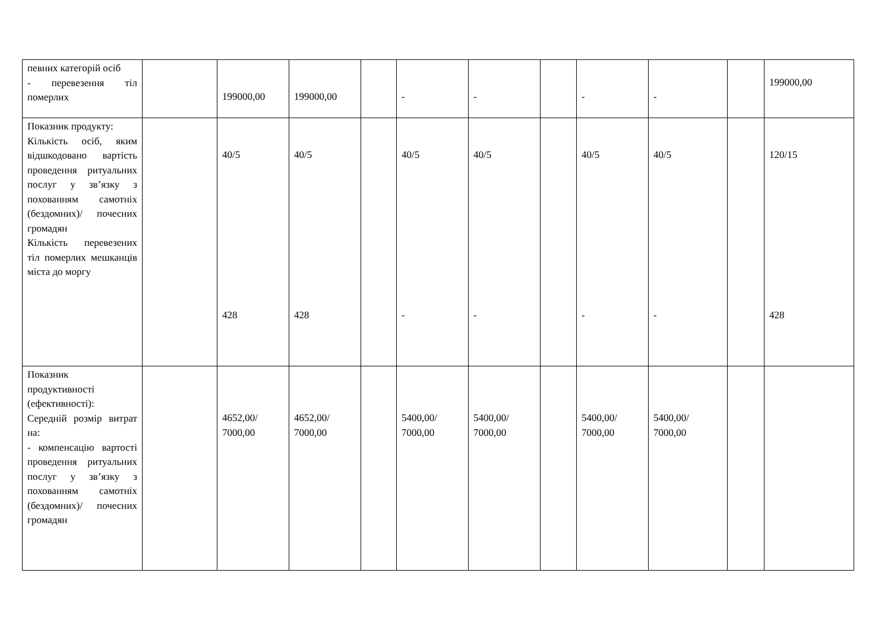| певних категорій осіб - перевезення тіл померлих | | 199000,00 | 199000,00 | | - | - | | - | - | | 199000,00 |
| Показник продукту: Кількість осіб, яким відшкодовано вартість проведення ритуальних послуг у зв’язку з похованням самотніх (бездомних)/ почесних громадян Кількість перевезених тіл померлих мешканців міста до моргу | | 40/5 428 | 40/5 428 | | 40/5 - | 40/5 - | | 40/5 - | 40/5 - | | 120/15 428 |
| Показник продуктивності (ефективності): Середній розмір витрат на: - компенсацію вартості проведення ритуальних послуг у зв’язку з похованням самотніх (бездомних)/ почесних громадян | | 4652,00/ 7000,00 | 4652,00/ 7000,00 | | 5400,00/ 7000,00 | 5400,00/ 7000,00 | | 5400,00/ 7000,00 | 5400,00/ 7000,00 | | |